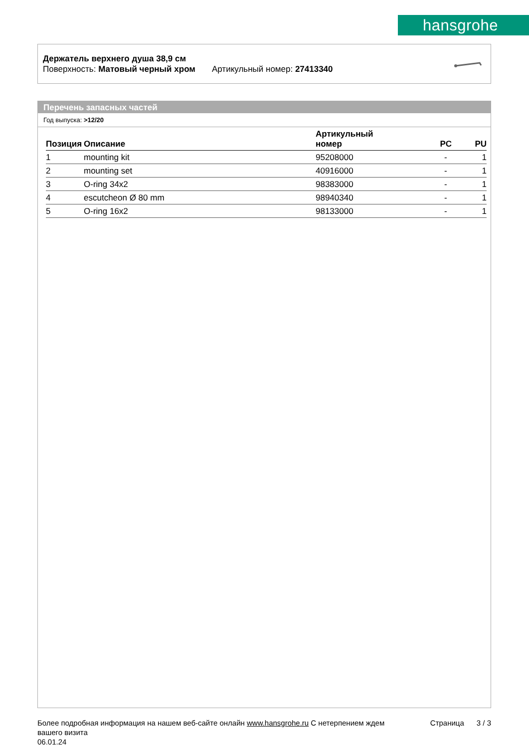hansgrohe
Держатель верхнего душа 38,9 см
Поверхность: Матовый черный хром Артикульный номер: 27413340
Перечень запасных частей
Год выпуска: >12/20
| Позиция | Описание | Артикульный номер | PC | PU |
| --- | --- | --- | --- | --- |
| 1 | mounting kit | 95208000 | - | 1 |
| 2 | mounting set | 40916000 | - | 1 |
| 3 | O-ring 34x2 | 98383000 | - | 1 |
| 4 | escutcheon Ø 80 mm | 98940340 | - | 1 |
| 5 | O-ring 16x2 | 98133000 | - | 1 |
Более подробная информация на нашем веб-сайте онлайн www.hansgrohe.ru С нетерпением ждем Страница 3 / 3
вашего визита
06.01.24